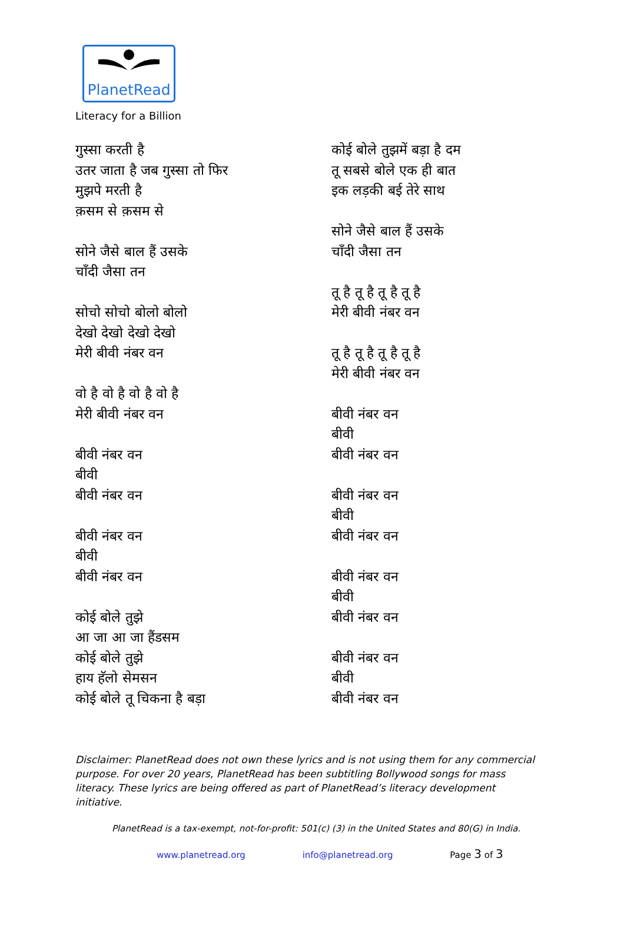PlanetRead
Literacy for a Billion
गुस्सा करती है
उतर जाता है जब गुस्सा तो फिर
मुझपे मरती है
क़सम से क़सम से
सोने जैसे बाल हैं उसके
चाँदी जैसा तन
सोचो सोचो बोलो बोलो
देखो देखो देखो देखो
मेरी बीवी नंबर वन
वो है वो है वो है वो है
मेरी बीवी नंबर वन
बीवी नंबर वन
बीवी
बीवी नंबर वन
बीवी नंबर वन
बीवी
बीवी नंबर वन
कोई बोले तुझे
आ जा आ जा हैंडसम
कोई बोले तुझे
हाय हॅलो सेमसन
कोई बोले तू चिकना है बड़ा
कोई बोले तुझमें बड़ा है दम
तू सबसे बोले एक ही बात
इक लड़की बई तेरे साथ
सोने जैसे बाल हैं उसके
चाँदी जैसा तन
तू है तू है तू है तू है
मेरी बीवी नंबर वन
तू है तू है तू है तू है
मेरी बीवी नंबर वन
बीवी नंबर वन
बीवी
बीवी नंबर वन
बीवी नंबर वन
बीवी
बीवी नंबर वन
बीवी नंबर वन
बीवी
बीवी नंबर वन
बीवी नंबर वन
बीवी
बीवी नंबर वन
Disclaimer: PlanetRead does not own these lyrics and is not using them for any commercial purpose. For over 20 years, PlanetRead has been subtitling Bollywood songs for mass literacy. These lyrics are being offered as part of PlanetRead’s literacy development initiative.
PlanetRead is a tax-exempt, not-for-profit: 501(c) (3) in the United States and 80(G) in India.
www.planetread.org info@planetread.org Page 3 of 3